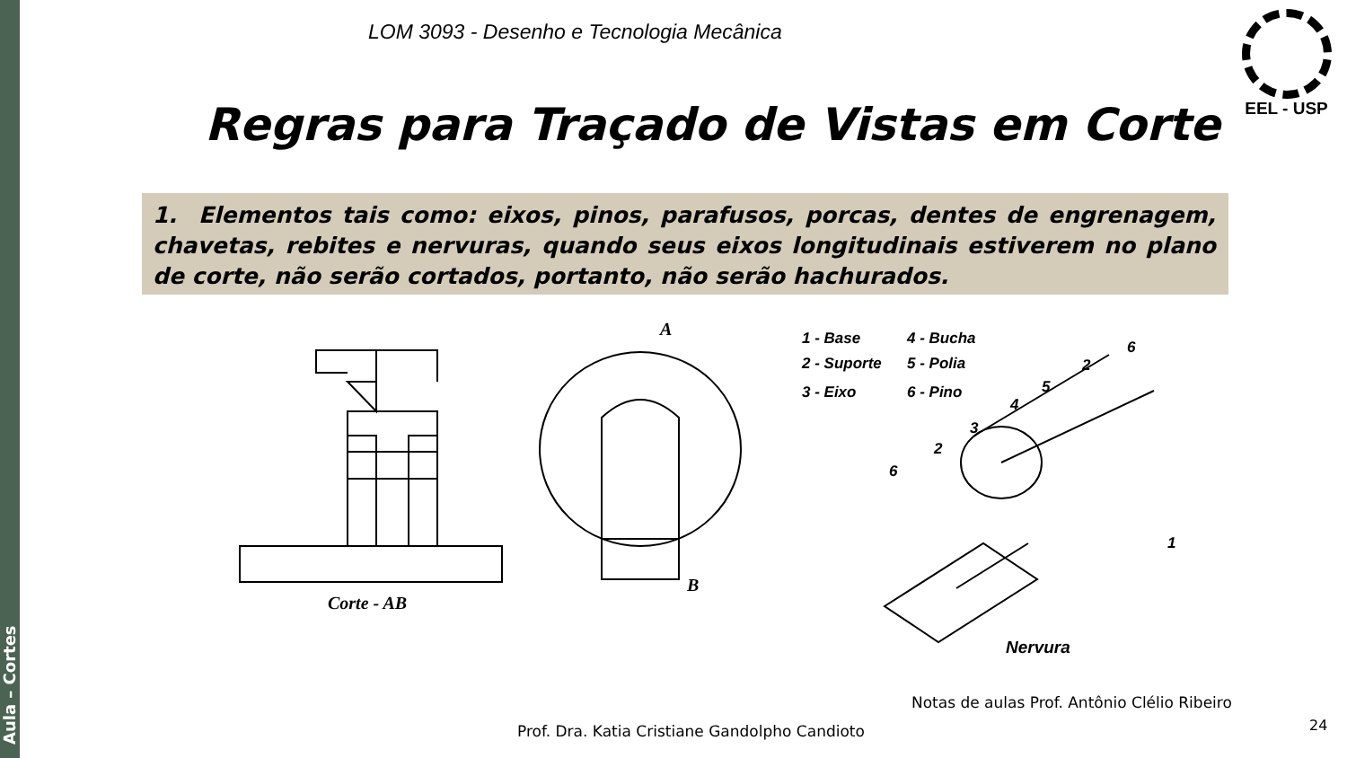Aula – Cortes
LOM 3093 - Desenho e Tecnologia Mecânica
EEL - USP
Regras para Traçado de Vistas em Corte
1. Elementos tais como: eixos, pinos, parafusos, porcas, dentes de engrenagem, chavetas, rebites e nervuras, quando seus eixos longitudinais estiverem no plano de corte, não serão cortados, portanto, não serão hachurados.
Corte - AB
A
B
1 - Base 4 - Bucha
2 - Suporte 5 - Polia
3 - Eixo 6 - Pino
6
2
5
4
3
2
6
1
Nervura
Notas de aulas Prof. Antônio Clélio Ribeiro
Prof. Dra. Katia Cristiane Gandolpho Candioto
24